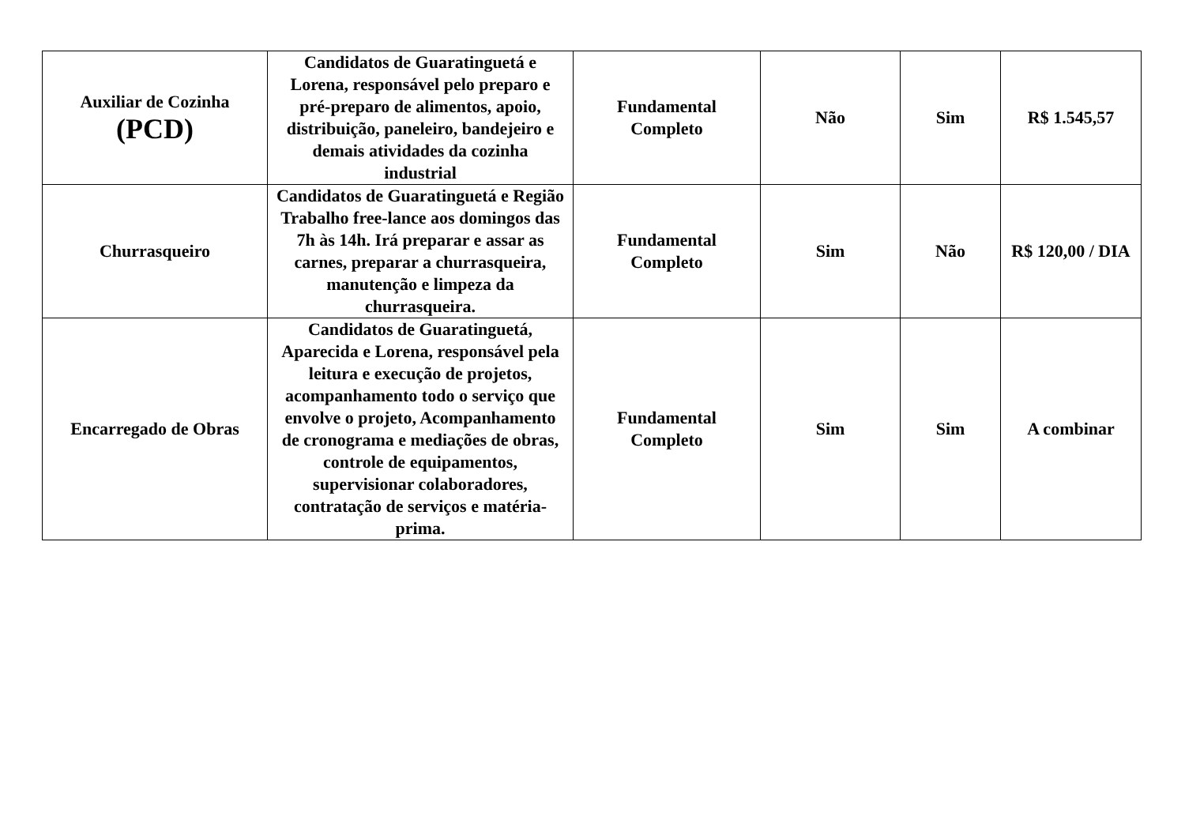| Auxiliar de Cozinha (PCD) | Candidatos de Guaratinguetá e Lorena, responsável pelo preparo e pré-preparo de alimentos, apoio, distribuição, paneleiro, bandejeiro e demais atividades da cozinha industrial | Fundamental Completo | Não | Sim | R$ 1.545,57 |
| Churrasqueiro | Candidatos de Guaratinguetá e Região Trabalho free-lance aos domingos das 7h às 14h. Irá preparar e assar as carnes, preparar a churrasqueira, manutenção e limpeza da churrasqueira. | Fundamental Completo | Sim | Não | R$ 120,00 / DIA |
| Encarregado de Obras | Candidatos de Guaratinguetá, Aparecida e Lorena, responsável pela leitura e execução de projetos, acompanhamento todo o serviço que envolve o projeto, Acompanhamento de cronograma e mediações de obras, controle de equipamentos, supervisionar colaboradores, contratação de serviços e matéria-prima. | Fundamental Completo | Sim | Sim | A combinar |